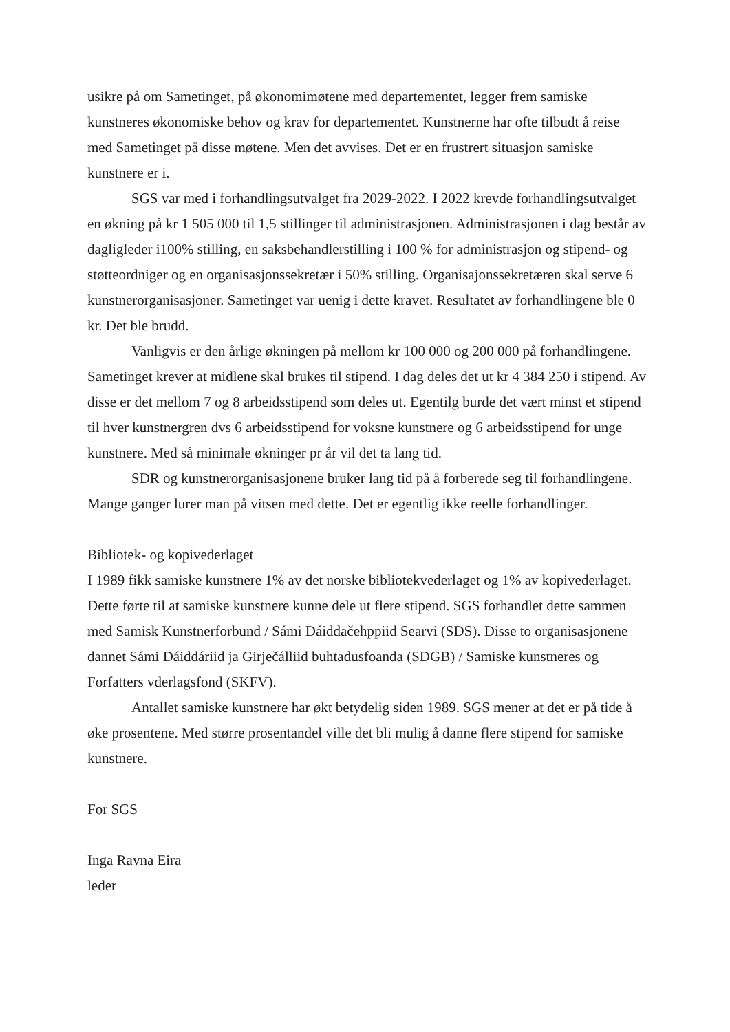usikre på om Sametinget, på økonomimøtene med departementet, legger frem samiske kunstneres økonomiske behov og krav for departementet. Kunstnerne har ofte tilbudt å reise med Sametinget på disse møtene. Men det avvises. Det er en frustrert situasjon samiske kunstnere er i.
SGS var med i forhandlingsutvalget fra 2029-2022. I 2022 krevde forhandlingsutvalget en økning på kr 1 505 000 til 1,5 stillinger til administrasjonen. Administrasjonen i dag består av dagligleder i100% stilling, en saksbehandlerstilling i 100 % for administrasjon og stipend- og støtteordniger og en organisasjonssekretær i 50% stilling. Organisajonssekretæren skal serve 6 kunstnerorganisasjoner. Sametinget var uenig i dette kravet. Resultatet av forhandlingene ble 0 kr. Det ble brudd.
Vanligvis er den årlige økningen på mellom kr 100 000 og 200 000 på forhandlingene. Sametinget krever at midlene skal brukes til stipend. I dag deles det ut kr 4 384 250 i stipend. Av disse er det mellom 7 og 8 arbeidsstipend som deles ut. Egentilg burde det vært minst et stipend til hver kunstnergren dvs 6 arbeidsstipend for voksne kunstnere og 6 arbeidsstipend for unge kunstnere. Med så minimale økninger pr år vil det ta lang tid.
SDR og kunstnerorganisasjonene bruker lang tid på å forberede seg til forhandlingene. Mange ganger lurer man på vitsen med dette. Det er egentlig ikke reelle forhandlinger.
Bibliotek- og kopivederlaget
I 1989 fikk samiske kunstnere 1% av det norske bibliotekvederlaget og 1% av kopivederlaget. Dette førte til at samiske kunstnere kunne dele ut flere stipend. SGS forhandlet dette sammen med Samisk Kunstnerforbund / Sámi Dáiddačehppiid Searvi (SDS). Disse to organisasjonene dannet Sámi Dáiddáriid ja Girječálliid buhtadusfoanda (SDGB) / Samiske kunstneres og Forfatters vderlagsfond (SKFV).
Antallet samiske kunstnere har økt betydelig siden 1989. SGS mener at det er på tide å øke prosentene. Med større prosentandel ville det bli mulig å danne flere stipend for samiske kunstnere.
For SGS
Inga Ravna Eira
leder